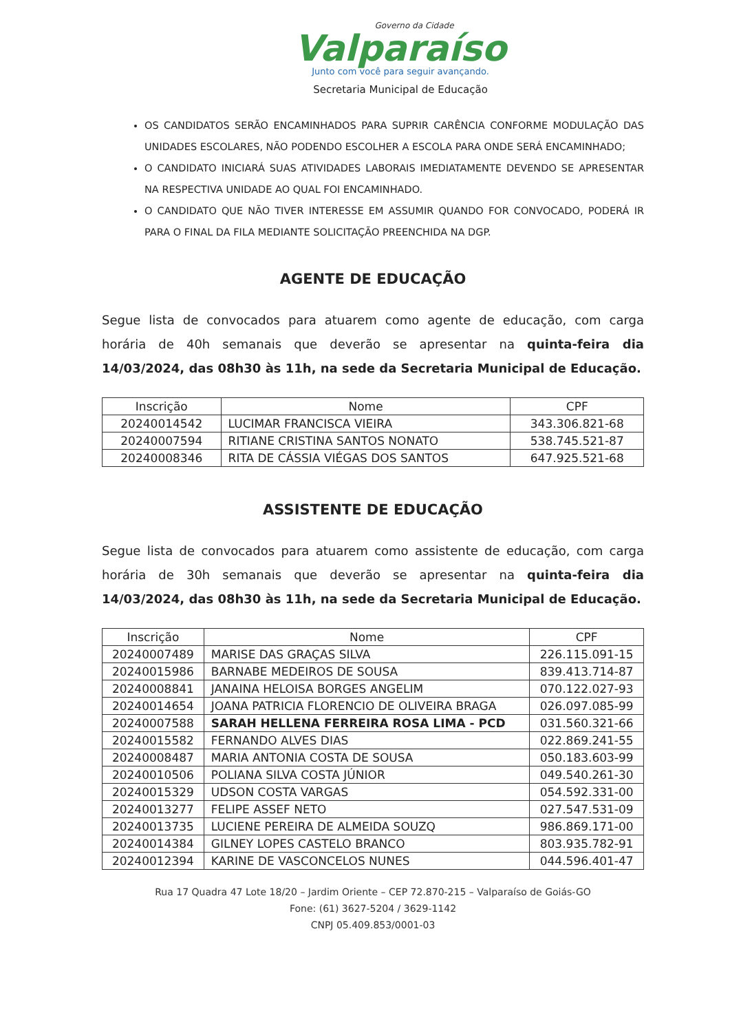Governo da Cidade
Valparaíso
Junto com você para seguir avançando.
Secretaria Municipal de Educação
OS CANDIDATOS SERÃO ENCAMINHADOS PARA SUPRIR CARÊNCIA CONFORME MODULAÇÃO DAS UNIDADES ESCOLARES, NÃO PODENDO ESCOLHER A ESCOLA PARA ONDE SERÁ ENCAMINHADO;
O CANDIDATO INICIARÁ SUAS ATIVIDADES LABORAIS IMEDIATAMENTE DEVENDO SE APRESENTAR NA RESPECTIVA UNIDADE AO QUAL FOI ENCAMINHADO.
O CANDIDATO QUE NÃO TIVER INTERESSE EM ASSUMIR QUANDO FOR CONVOCADO, PODERÁ IR PARA O FINAL DA FILA MEDIANTE SOLICITAÇÃO PREENCHIDA NA DGP.
AGENTE DE EDUCAÇÃO
Segue lista de convocados para atuarem como agente de educação, com carga horária de 40h semanais que deverão se apresentar na quinta-feira dia 14/03/2024, das 08h30 às 11h, na sede da Secretaria Municipal de Educação.
| Inscrição | Nome | CPF |
| --- | --- | --- |
| 20240014542 | LUCIMAR FRANCISCA VIEIRA | 343.306.821-68 |
| 20240007594 | RITIANE CRISTINA SANTOS NONATO | 538.745.521-87 |
| 20240008346 | RITA DE CÁSSIA VIÉGAS DOS SANTOS | 647.925.521-68 |
ASSISTENTE DE EDUCAÇÃO
Segue lista de convocados para atuarem como assistente de educação, com carga horária de 30h semanais que deverão se apresentar na quinta-feira dia 14/03/2024, das 08h30 às 11h, na sede da Secretaria Municipal de Educação.
| Inscrição | Nome | CPF |
| --- | --- | --- |
| 20240007489 | MARISE DAS GRAÇAS SILVA | 226.115.091-15 |
| 20240015986 | BARNABE MEDEIROS DE SOUSA | 839.413.714-87 |
| 20240008841 | JANAINA HELOISA BORGES ANGELIM | 070.122.027-93 |
| 20240014654 | JOANA PATRICIA FLORENCIO DE OLIVEIRA BRAGA | 026.097.085-99 |
| 20240007588 | SARAH HELLENA FERREIRA ROSA LIMA - PCD | 031.560.321-66 |
| 20240015582 | FERNANDO ALVES DIAS | 022.869.241-55 |
| 20240008487 | MARIA ANTONIA COSTA DE SOUSA | 050.183.603-99 |
| 20240010506 | POLIANA SILVA COSTA JÚNIOR | 049.540.261-30 |
| 20240015329 | UDSON COSTA VARGAS | 054.592.331-00 |
| 20240013277 | FELIPE ASSEF NETO | 027.547.531-09 |
| 20240013735 | LUCIENE PEREIRA DE ALMEIDA SOUZQ | 986.869.171-00 |
| 20240014384 | GILNEY LOPES CASTELO BRANCO | 803.935.782-91 |
| 20240012394 | KARINE DE VASCONCELOS NUNES | 044.596.401-47 |
Rua 17 Quadra 47 Lote 18/20 – Jardim Oriente – CEP 72.870-215 – Valparaíso de Goiás-GO
Fone: (61) 3627-5204 / 3629-1142
CNPJ 05.409.853/0001-03